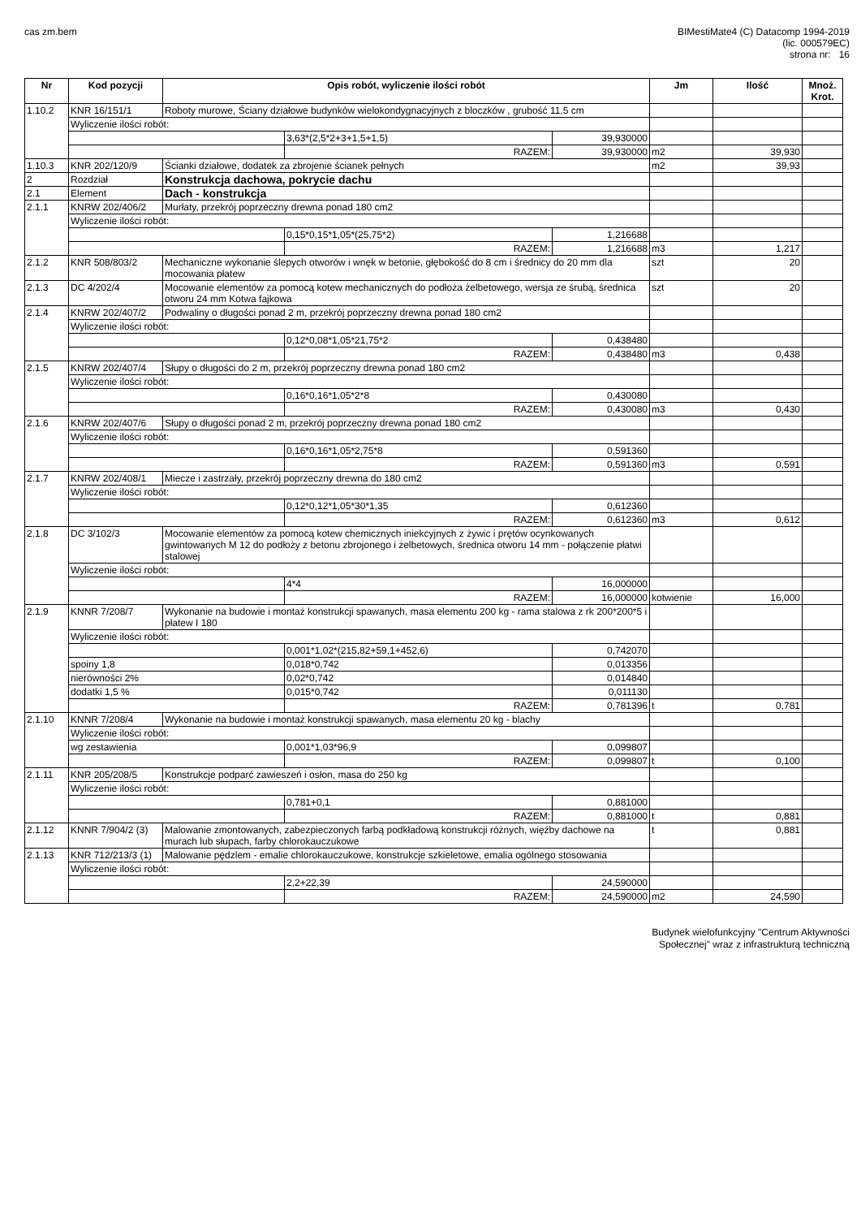cas zm.bem BIMestiMate4 (C) Datacomp 1994-2019
(lic. 000579EC)
strona nr: 16
| Nr | Kod pozycji | Opis robót, wyliczenie ilości robót | | | Jm | Ilość | Mnoż. Krot. |
| --- | --- | --- | --- | --- | --- | --- | --- |
| 1.10.2 | KNR 16/151/1 | Roboty murowe, Ściany działowe budynków wielokondygnacyjnych z bloczków , grubość 11,5 cm | | | | | |
| | Wyliczenie ilości robót: | | | | | | |
| | | | 3,63*(2,5*2+3+1,5+1,5) | 39,930000 | | | |
| | | | RAZEM: | 39,930000 | m2 | 39,930 | |
| 1.10.3 | KNR 202/120/9 | Ścianki działowe, dodatek za zbrojenie ścianek pełnych | | | m2 | 39,93 | |
| 2 | Rozdział | Konstrukcja dachowa, pokrycie dachu | | | | | |
| 2.1 | Element | Dach - konstrukcja | | | | | |
| 2.1.1 | KNRW 202/406/2 | Murłaty, przekrój poprzeczny drewna ponad 180 cm2 | | | | | |
| | Wyliczenie ilości robót: | | | | | | |
| | | | 0,15*0,15*1,05*(25,75*2) | 1,216688 | | | |
| | | | RAZEM: | 1,216688 | m3 | 1,217 | |
| 2.1.2 | KNR 508/803/2 | Mechaniczne wykonanie ślepych otworów i wnęk w betonie, głębokość do 8 cm i średnicy do 20 mm dla mocowania płatew | | | szt | 20 | |
| 2.1.3 | DC 4/202/4 | Mocowanie elementów za pomocą kotew mechanicznych do podłoża żelbetowego, wersja ze śrubą, średnica otworu 24 mm Kotwa fajkowa | | | szt | 20 | |
| 2.1.4 | KNRW 202/407/2 | Podwaliny o długości ponad 2 m, przekrój poprzeczny drewna ponad 180 cm2 | | | | | |
| | Wyliczenie ilości robót: | | | | | | |
| | | | 0,12*0,08*1,05*21,75*2 | 0,438480 | | | |
| | | | RAZEM: | 0,438480 | m3 | 0,438 | |
| 2.1.5 | KNRW 202/407/4 | Słupy o długości do 2 m, przekrój poprzeczny drewna ponad 180 cm2 | | | | | |
| | Wyliczenie ilości robót: | | | | | | |
| | | | 0,16*0,16*1,05*2*8 | 0,430080 | | | |
| | | | RAZEM: | 0,430080 | m3 | 0,430 | |
| 2.1.6 | KNRW 202/407/6 | Słupy o długości ponad 2 m, przekrój poprzeczny drewna ponad 180 cm2 | | | | | |
| | Wyliczenie ilości robót: | | | | | | |
| | | | 0,16*0,16*1,05*2,75*8 | 0,591360 | | | |
| | | | RAZEM: | 0,591360 | m3 | 0,591 | |
| 2.1.7 | KNRW 202/408/1 | Miecze i zastrzały, przekrój poprzeczny drewna do 180 cm2 | | | | | |
| | Wyliczenie ilości robót: | | | | | | |
| | | | 0,12*0,12*1,05*30*1,35 | 0,612360 | | | |
| | | | RAZEM: | 0,612360 | m3 | 0,612 | |
| 2.1.8 | DC 3/102/3 | Mocowanie elementów za pomocą kotew chemicznych iniekcyjnych z żywic i prętów ocynkowanych gwintowanych M 12 do podłoży z betonu zbrojonego i żelbetowych, średnica otworu 14 mm - połączenie płatwi stalowej | | | | | |
| | Wyliczenie ilości robót: | | | | | | |
| | | | 4*4 | 16,000000 | | | |
| | | | RAZEM: | 16,000000 | kotwienie | 16,000 | |
| 2.1.9 | KNNR 7/208/7 | Wykonanie na budowie i montaż konstrukcji spawanych, masa elementu 200 kg - rama stalowa z rk 200*200*5 i płatew I 180 | | | | | |
| | Wyliczenie ilości robót: | | | | | | |
| | | | 0,001*1,02*(215,82+59,1+452,6) | 0,742070 | | | |
| | spoiny 1,8 | | 0,018*0,742 | 0,013356 | | | |
| | nierówności 2% | | 0,02*0,742 | 0,014840 | | | |
| | dodatki 1,5 % | | 0,015*0,742 | 0,011130 | | | |
| | | | RAZEM: | 0,781396 | t | 0,781 | |
| 2.1.10 | KNNR 7/208/4 | Wykonanie na budowie i montaż konstrukcji spawanych, masa elementu 20 kg - blachy | | | | | |
| | Wyliczenie ilości robót: | | | | | | |
| | wg zestawienia | | 0,001*1,03*96,9 | 0,099807 | | | |
| | | | RAZEM: | 0,099807 | t | 0,100 | |
| 2.1.11 | KNR 205/208/5 | Konstrukcje podparć zawieszeń i osłon, masa do 250 kg | | | | | |
| | Wyliczenie ilości robót: | | | | | | |
| | | | 0,781+0,1 | 0,881000 | | | |
| | | | RAZEM: | 0,881000 | t | 0,881 | |
| 2.1.12 | KNNR 7/904/2 (3) | Malowanie zmontowanych, zabezpieczonych farbą podkładową konstrukcji różnych, więźby dachowe na murach lub słupach, farby chlorokauczukowe | | | t | 0,881 | |
| 2.1.13 | KNR 712/213/3 (1) | Malowanie pędzlem - emalie chlorokauczukowe, konstrukcje szkieletowe, emalia ogólnego stosowania | | | | | |
| | Wyliczenie ilości robót: | | | | | | |
| | | | 2,2+22,39 | 24,590000 | | | |
| | | | RAZEM: | 24,590000 | m2 | 24,590 | |
Budynek wielofunkcyjny "Centrum Aktywności
Społecznej" wraz z infrastrukturą techniczną